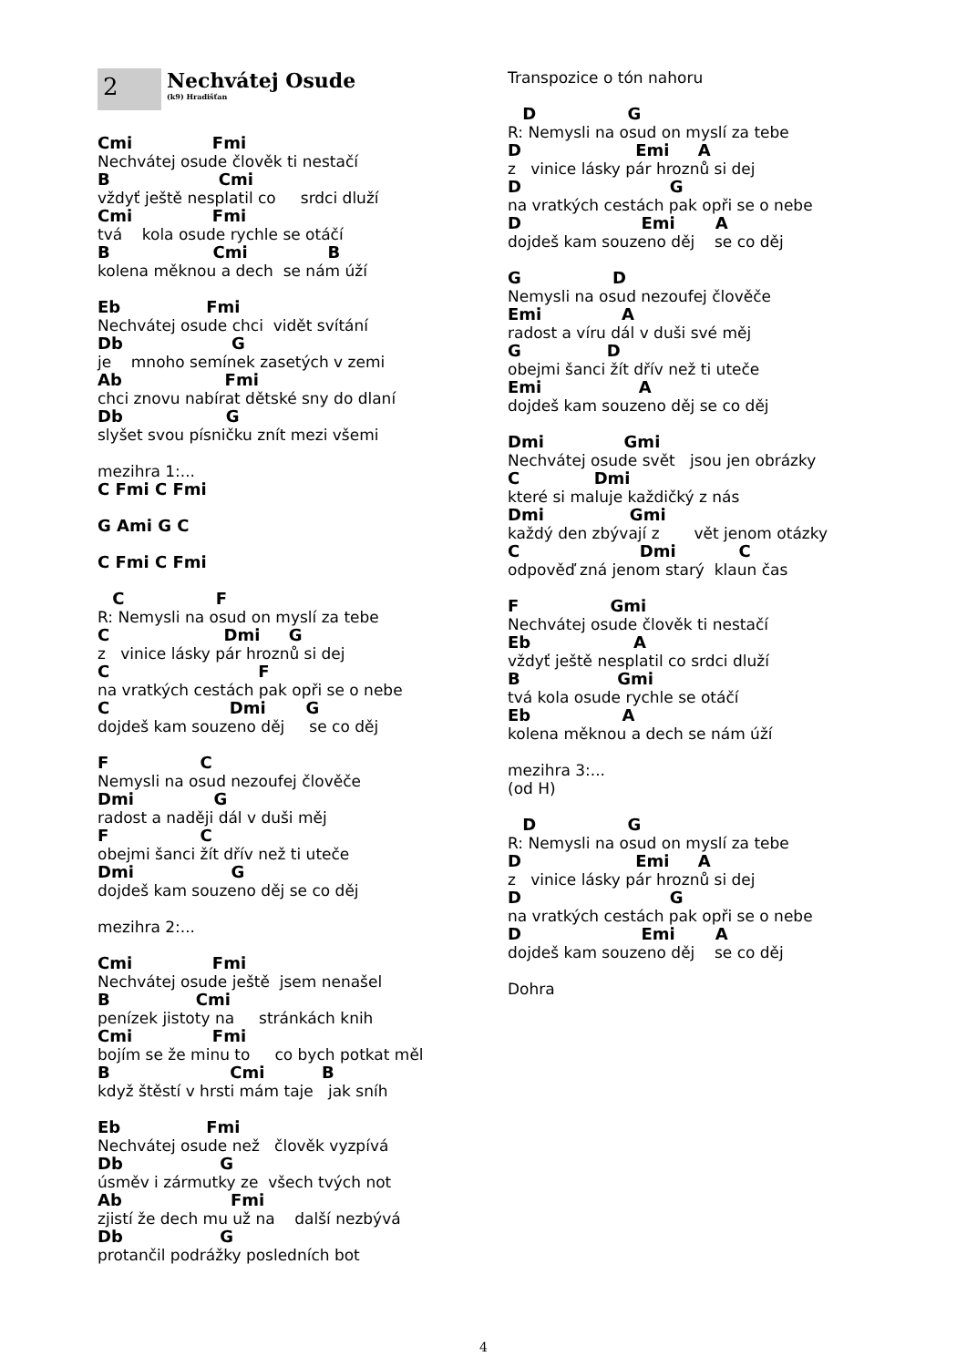2
Nechvátej Osude
(k9) Hradišťan
Cmi              Fmi
Nechvátej osude člověk ti nestačí
B                   Cmi
vždyť ještě nesplatil co     srdci dluží
Cmi              Fmi
tvá    kola osude rychle se otáčí
B                  Cmi              B
kolena měknou a dech  se nám úží
Eb               Fmi
Nechvátej osude chci  vidět svítání
Db                   G
je    mnoho semínek zasetých v zemi
Ab                  Fmi
chci znovu nabírat dětské sny do dlaní
Db                  G
slyšet svou písničku znít mezi všemi
mezihra 1:...
C Fmi C Fmi

G Ami G C

C Fmi C Fmi
   C                F
R: Nemysli na osud on myslí za tebe
C                    Dmi     G
z   vinice lásky pár hroznů si dej
C                          F
na vratkých cestách pak opři se o nebe
C                     Dmi       G
dojdeš kam souzeno děj     se co děj
F                C
Nemysli na osud nezoufej člověče
Dmi              G
radost a naději dál v duši měj
F                C
obejmi šanci žít dřív než ti uteče
Dmi                 G
dojdeš kam souzeno děj se co děj
mezihra 2:...
Cmi              Fmi
Nechvátej osude ještě  jsem nenašel
B               Cmi
penízek jistoty na     stránkách knih
Cmi              Fmi
bojím se že minu to     co bych potkat měl
B                     Cmi          B
když štěstí v hrsti mám taje   jak sníh
Eb               Fmi
Nechvátej osude než   člověk vyzpívá
Db                 G
úsměv i zármutky ze  všech tvých not
Ab                   Fmi
zjistí že dech mu už na    další nezbývá
Db                 G
protančil podrážky posledních bot
Transpozice o tón nahoru
   D                G
R: Nemysli na osud on myslí za tebe
D                    Emi     A
z   vinice lásky pár hroznů si dej
D                          G
na vratkých cestách pak opři se o nebe
D                     Emi       A
dojdeš kam souzeno děj    se co děj
G                D
Nemysli na osud nezoufej člověče
Emi              A
radost a víru dál v duši své měj
G               D
obejmi šanci žít dřív než ti uteče
Emi                 A
dojdeš kam souzeno děj se co děj
Dmi              Gmi
Nechvátej osude svět   jsou jen obrázky
C             Dmi
které si maluje každičký z nás
Dmi               Gmi
každý den zbývají z       vět jenom otázky
C                     Dmi           C
odpověď zná jenom starý  klaun čas
F                Gmi
Nechvátej osude člověk ti nestačí
Eb                  A
vždyť ještě nesplatil co srdci dluží
B                 Gmi
tvá kola osude rychle se otáčí
Eb                A
kolena měknou a dech se nám úží
mezihra 3:...
(od H)
   D                G
R: Nemysli na osud on myslí za tebe
D                    Emi     A
z   vinice lásky pár hroznů si dej
D                          G
na vratkých cestách pak opři se o nebe
D                     Emi       A
dojdeš kam souzeno děj    se co děj
Dohra
4